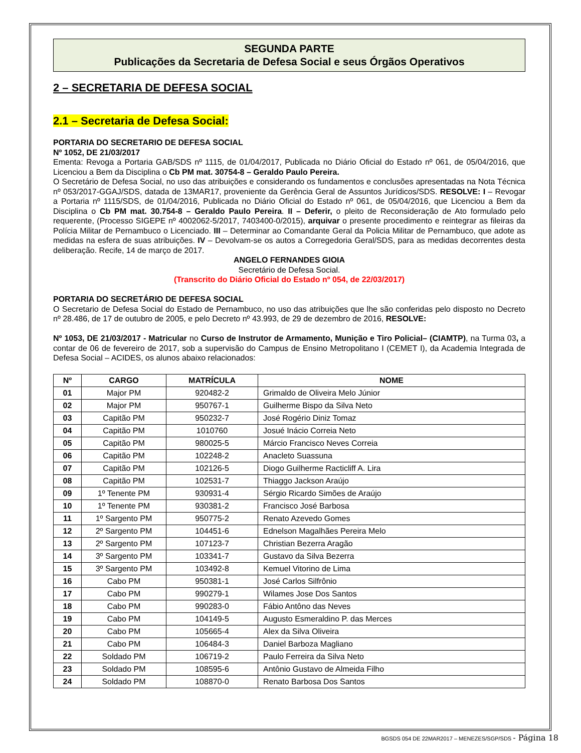SEGUNDA PARTE
Publicações da Secretaria de Defesa Social e seus Órgãos Operativos
2 – SECRETARIA DE DEFESA SOCIAL
2.1 – Secretaria de Defesa Social:
PORTARIA DO SECRETARIO DE DEFESA SOCIAL
Nº 1052, DE 21/03/2017
Ementa: Revoga a Portaria GAB/SDS nº 1115, de 01/04/2017, Publicada no Diário Oficial do Estado nº 061, de 05/04/2016, que Licenciou a Bem da Disciplina o Cb PM mat. 30754-8 – Geraldo Paulo Pereira.
O Secretário de Defesa Social, no uso das atribuições e considerando os fundamentos e conclusões apresentadas na Nota Técnica nº 053/2017-GGAJ/SDS, datada de 13MAR17, proveniente da Gerência Geral de Assuntos Jurídicos/SDS. RESOLVE: I – Revogar a Portaria nº 1115/SDS, de 01/04/2016, Publicada no Diário Oficial do Estado nº 061, de 05/04/2016, que Licenciou a Bem da Disciplina o Cb PM mat. 30.754-8 – Geraldo Paulo Pereira. II – Deferir, o pleito de Reconsideração de Ato formulado pelo requerente, (Processo SIGEPE nº 4002062-5/2017, 7403400-0/2015), arquivar o presente procedimento e reintegrar as fileiras da Polícia Militar de Pernambuco o Licenciado. III – Determinar ao Comandante Geral da Policia Militar de Pernambuco, que adote as medidas na esfera de suas atribuições. IV – Devolvam-se os autos a Corregedoria Geral/SDS, para as medidas decorrentes desta deliberação. Recife, 14 de março de 2017.
ANGELO FERNANDES GIOIA
Secretário de Defesa Social.
(Transcrito do Diário Oficial do Estado nº 054, de 22/03/2017)
PORTARIA DO SECRETÁRIO DE DEFESA SOCIAL
O Secretario de Defesa Social do Estado de Pernambuco, no uso das atribuições que lhe são conferidas pelo disposto no Decreto nº 28.486, de 17 de outubro de 2005, e pelo Decreto nº 43.993, de 29 de dezembro de 2016, RESOLVE:
Nº 1053, DE 21/03/2017 - Matricular no Curso de Instrutor de Armamento, Munição e Tiro Policial– (CIAMTP), na Turma 03, a contar de 06 de fevereiro de 2017, sob a supervisão do Campus de Ensino Metropolitano I (CEMET I), da Academia Integrada de Defesa Social – ACIDES, os alunos abaixo relacionados:
| Nº | CARGO | MATRÍCULA | NOME |
| --- | --- | --- | --- |
| 01 | Major PM | 920482-2 | Grimaldo de Oliveira Melo Júnior |
| 02 | Major PM | 950767-1 | Guilherme Bispo da Silva Neto |
| 03 | Capitão PM | 950232-7 | José Rogério Diniz Tomaz |
| 04 | Capitão PM | 1010760 | Josué Inácio Correia Neto |
| 05 | Capitão PM | 980025-5 | Márcio Francisco Neves Correia |
| 06 | Capitão PM | 102248-2 | Anacleto Suassuna |
| 07 | Capitão PM | 102126-5 | Diogo Guilherme Racticliff A. Lira |
| 08 | Capitão PM | 102531-7 | Thiaggo Jackson Araújo |
| 09 | 1º Tenente PM | 930931-4 | Sérgio Ricardo Simões de Araújo |
| 10 | 1º Tenente PM | 930381-2 | Francisco José Barbosa |
| 11 | 1º Sargento PM | 950775-2 | Renato Azevedo Gomes |
| 12 | 2º Sargento PM | 104451-6 | Ednelson Magalhães Pereira Melo |
| 13 | 2º Sargento PM | 107123-7 | Christian Bezerra Aragão |
| 14 | 3º Sargento PM | 103341-7 | Gustavo da Silva Bezerra |
| 15 | 3º Sargento PM | 103492-8 | Kemuel Vitorino de Lima |
| 16 | Cabo PM | 950381-1 | José Carlos Silfrônio |
| 17 | Cabo PM | 990279-1 | Wilames Jose Dos Santos |
| 18 | Cabo PM | 990283-0 | Fábio Antôno das Neves |
| 19 | Cabo PM | 104149-5 | Augusto Esmeraldino P. das Merces |
| 20 | Cabo PM | 105665-4 | Alex da Silva Oliveira |
| 21 | Cabo PM | 106484-3 | Daniel Barboza Magliano |
| 22 | Soldado PM | 106719-2 | Paulo Ferreira da Silva Neto |
| 23 | Soldado PM | 108595-6 | Antônio Gustavo de Almeida Filho |
| 24 | Soldado PM | 108870-0 | Renato Barbosa Dos Santos |
BGSDS 054 DE 22MAR2017 – MENEZES/SGP/SDS - Página 18